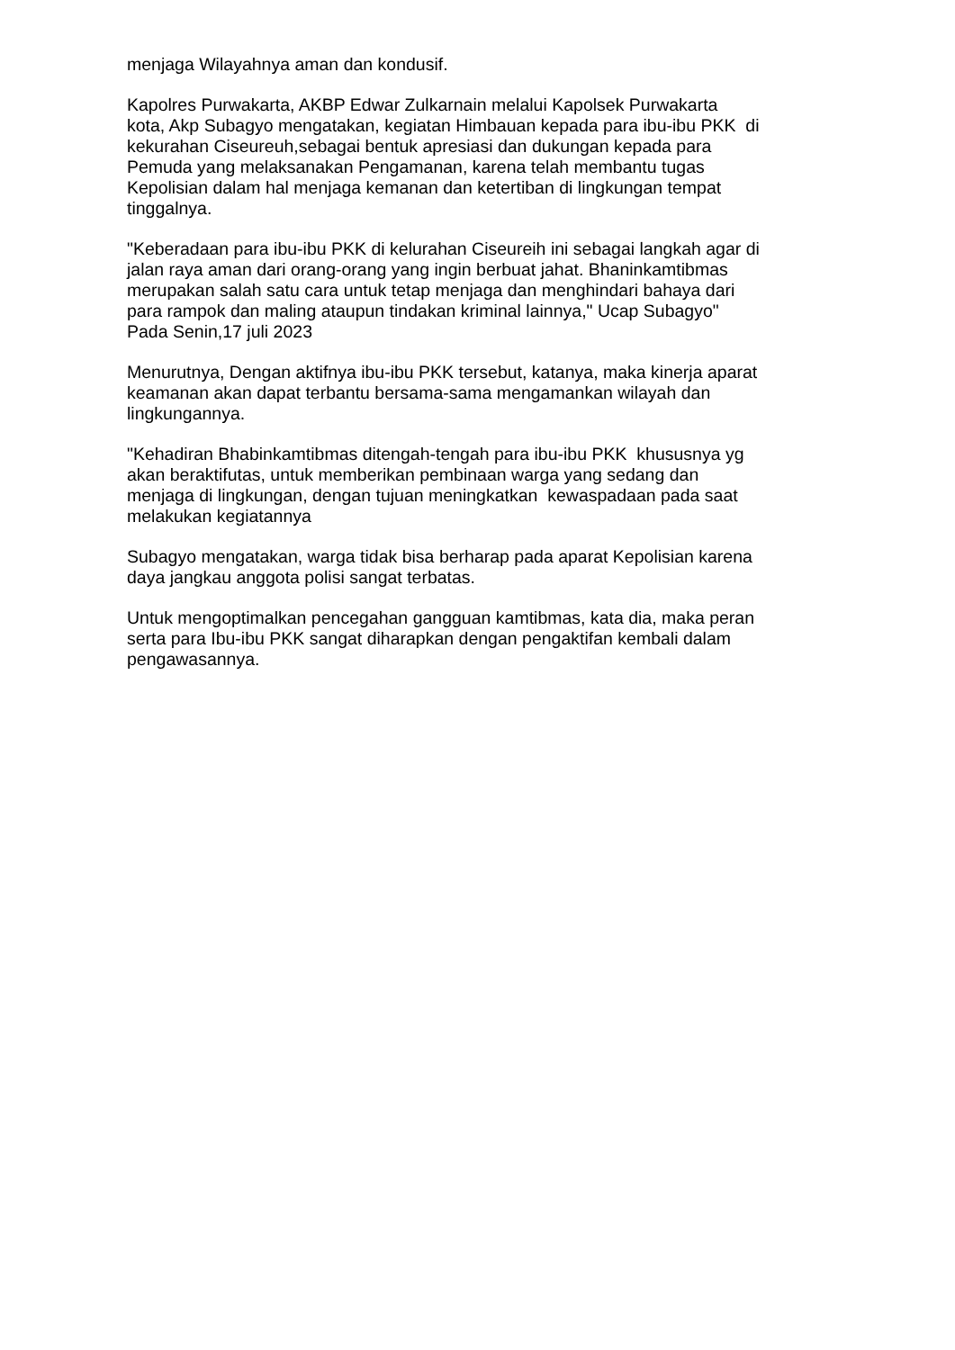menjaga Wilayahnya aman dan kondusif.
Kapolres Purwakarta, AKBP Edwar Zulkarnain melalui Kapolsek Purwakarta
kota, Akp Subagyo mengatakan, kegiatan Himbauan kepada para ibu-ibu PKK di
kekurahan Ciseureuh,sebagai bentuk apresiasi dan dukungan kepada para
Pemuda yang melaksanakan Pengamanan, karena telah membantu tugas
Kepolisian dalam hal menjaga kemanan dan ketertiban di lingkungan tempat
tinggalnya.
"Keberadaan para ibu-ibu PKK di kelurahan Ciseureih ini sebagai langkah agar di
jalan raya aman dari orang-orang yang ingin berbuat jahat. Bhaninkamtibmas
merupakan salah satu cara untuk tetap menjaga dan menghindari bahaya dari
para rampok dan maling ataupun tindakan kriminal lainnya," Ucap Subagyo"
Pada Senin,17 juli 2023
Menurutnya, Dengan aktifnya ibu-ibu PKK tersebut, katanya, maka kinerja aparat
keamanan akan dapat terbantu bersama-sama mengamankan wilayah dan
lingkungannya.
"Kehadiran Bhabinkamtibmas ditengah-tengah para ibu-ibu PKK khususnya yg
akan beraktifutas, untuk memberikan pembinaan warga yang sedang dan
menjaga di lingkungan, dengan tujuan meningkatkan kewaspadaan pada saat
melakukan kegiatannya
Subagyo mengatakan, warga tidak bisa berharap pada aparat Kepolisian karena
daya jangkau anggota polisi sangat terbatas.
Untuk mengoptimalkan pencegahan gangguan kamtibmas, kata dia, maka peran
serta para Ibu-ibu PKK sangat diharapkan dengan pengaktifan kembali dalam
pengawasannya.